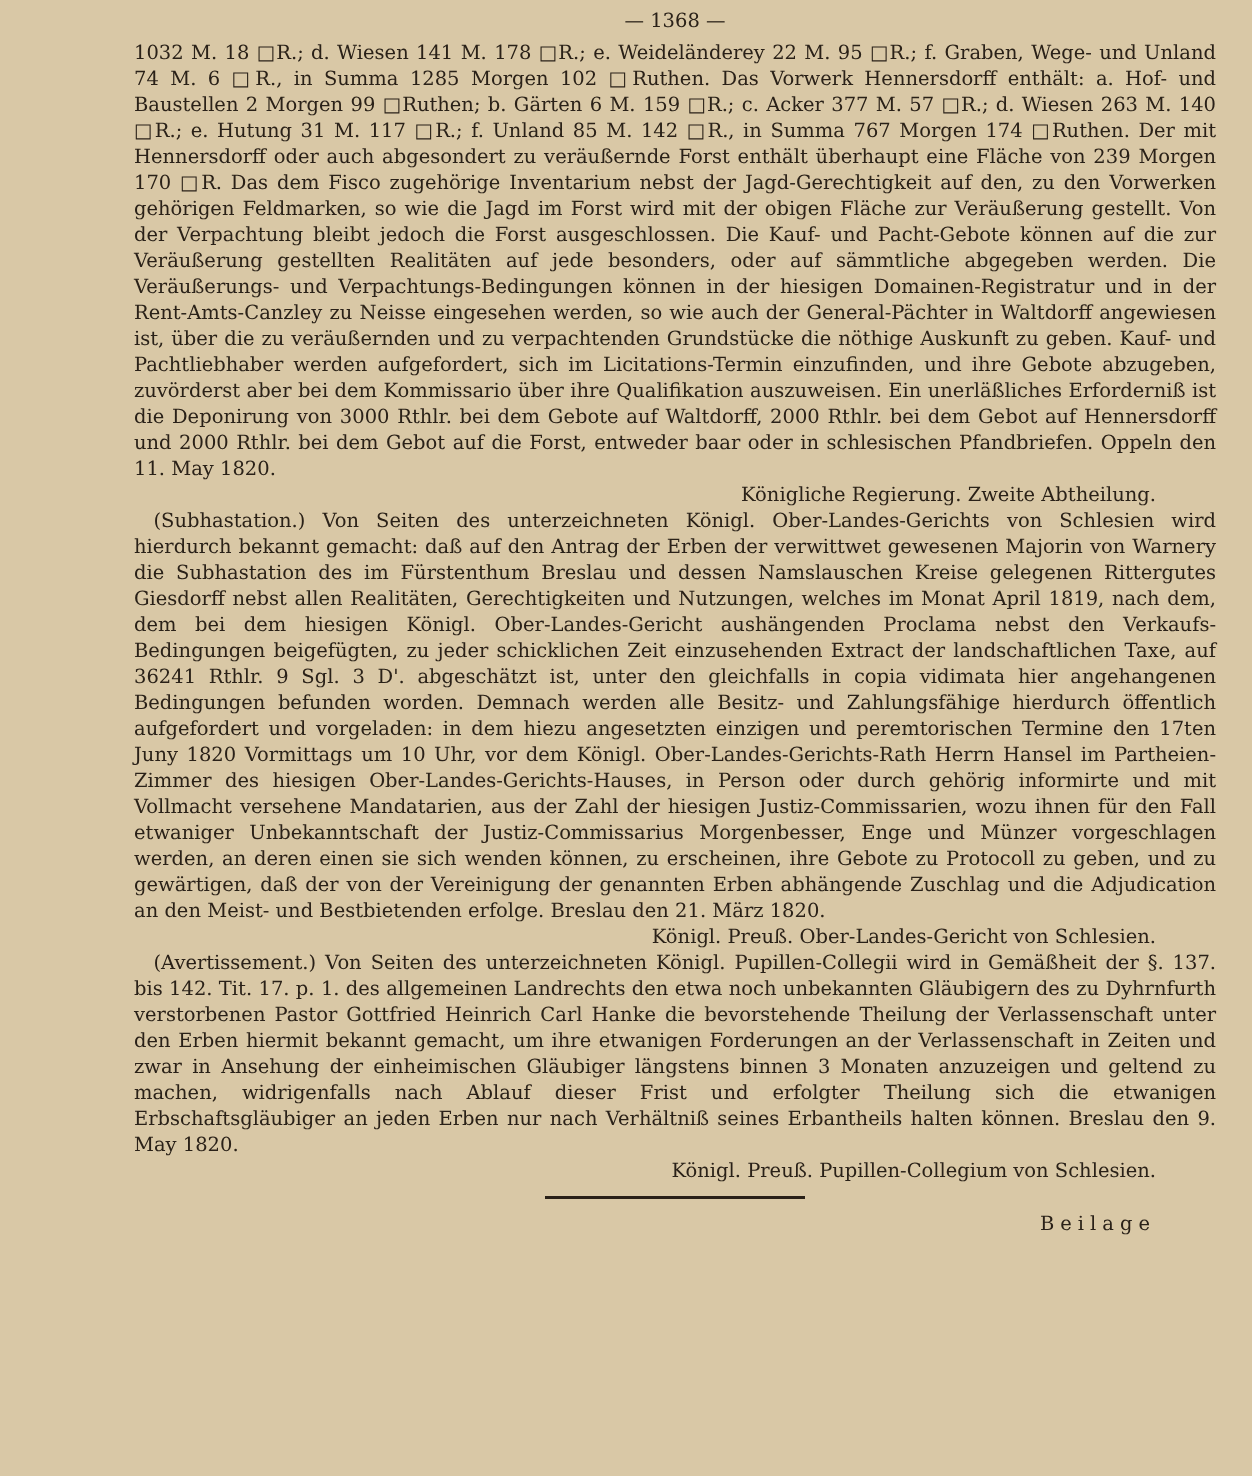— 1368 —
1032 M. 18 □R.; d. Wiesen 141 M. 178 □R.; e. Weideländerey 22 M. 95 □R.; f. Graben, Wege- und Unland 74 M. 6 □R., in Summa 1285 Morgen 102 □Ruthen. Das Vorwerk Hennersdorff enthält: a. Hof- und Baustellen 2 Morgen 99 □Ruthen; b. Gärten 6 M. 159 □R.; c. Acker 377 M. 57 □R.; d. Wiesen 263 M. 140 □R.; e. Hutung 31 M. 117 □R.; f. Unland 85 M. 142 □R., in Summa 767 Morgen 174 □Ruthen. Der mit Hennersdorff oder auch abgesondert zu veräußernde Forst enthält überhaupt eine Fläche von 239 Morgen 170 □R. Das dem Fisco zugehörige Inventarium nebst der Jagd-Gerechtigkeit auf den, zu den Vorwerken gehörigen Feldmarken, so wie die Jagd im Forst wird mit der obigen Fläche zur Veräußerung gestellt. Von der Verpachtung bleibt jedoch die Forst ausgeschlossen. Die Kauf- und Pacht-Gebote können auf die zur Veräußerung gestellten Realitäten auf jede besonders, oder auf sämmtliche abgegeben werden. Die Veräußerungs- und Verpachtungs-Bedingungen können in der hiesigen Domainen-Registratur und in der Rent-Amts-Canzley zu Neisse eingesehen werden, so wie auch der General-Pächter in Waltdorff angewiesen ist, über die zu veräußernden und zu verpachtenden Grundstücke die nöthige Auskunft zu geben. Kauf- und Pachtliebhaber werden aufgefordert, sich im Licitations-Termin einzufinden, und ihre Gebote abzugeben, zuvörderst aber bei dem Kommissario über ihre Qualifikation auszuweisen. Ein unerläßliches Erforderniß ist die Deponirung von 3000 Rthlr. bei dem Gebote auf Waltdorff, 2000 Rthlr. bei dem Gebot auf Hennersdorff und 2000 Rthlr. bei dem Gebot auf die Forst, entweder baar oder in schlesischen Pfandbriefen. Oppeln den 11. May 1820.
Königliche Regierung. Zweite Abtheilung.
 (Subhastation.) Von Seiten des unterzeichneten Königl. Ober-Landes-Gerichts von Schlesien wird hierdurch bekannt gemacht: daß auf den Antrag der Erben der verwittwet gewesenen Majorin von Warnery die Subhastation des im Fürstenthum Breslau und dessen Namslauschen Kreise gelegenen Rittergutes Giesdorff nebst allen Realitäten, Gerechtigkeiten und Nutzungen, welches im Monat April 1819, nach dem, dem bei dem hiesigen Königl. Ober-Landes-Gericht aushängenden Proclama nebst den Verkaufs-Bedingungen beigefügten, zu jeder schicklichen Zeit einzusehenden Extract der landschaftlichen Taxe, auf 36241 Rthlr. 9 Sgl. 3 D'. abgeschätzt ist, unter den gleichfalls in copia vidimata hier angehangenen Bedingungen befunden worden. Demnach werden alle Besitz- und Zahlungsfähige hierdurch öffentlich aufgefordert und vorgeladen: in dem hiezu angesetzten einzigen und peremtorischen Termine den 17ten Juny 1820 Vormittags um 10 Uhr, vor dem Königl. Ober-Landes-Gerichts-Rath Herrn Hansel im Partheien-Zimmer des hiesigen Ober-Landes-Gerichts-Hauses, in Person oder durch gehörig informirte und mit Vollmacht versehene Mandatarien, aus der Zahl der hiesigen Justiz-Commissarien, wozu ihnen für den Fall etwaniger Unbekanntschaft der Justiz-Commissarius Morgenbesser, Enge und Münzer vorgeschlagen werden, an deren einen sie sich wenden können, zu erscheinen, ihre Gebote zu Protocoll zu geben, und zu gewärtigen, daß der von der Vereinigung der genannten Erben abhängende Zuschlag und die Adjudication an den Meist- und Bestbietenden erfolge. Breslau den 21. März 1820.
Königl. Preuß. Ober-Landes-Gericht von Schlesien.
 (Avertissement.) Von Seiten des unterzeichneten Königl. Pupillen-Collegii wird in Gemäßheit der §. 137. bis 142. Tit. 17. p. 1. des allgemeinen Landrechts den etwa noch unbekannten Gläubigern des zu Dyhrnfurth verstorbenen Pastor Gottfried Heinrich Carl Hanke die bevorstehende Theilung der Verlassenschaft unter den Erben hiermit bekannt gemacht, um ihre etwanigen Forderungen an der Verlassenschaft in Zeiten und zwar in Ansehung der einheimischen Gläubiger längstens binnen 3 Monaten anzuzeigen und geltend zu machen, widrigenfalls nach Ablauf dieser Frist und erfolgter Theilung sich die etwanigen Erbschaftsgläubiger an jeden Erben nur nach Verhältniß seines Erbantheils halten können. Breslau den 9. May 1820.
Königl. Preuß. Pupillen-Collegium von Schlesien.
Beilage